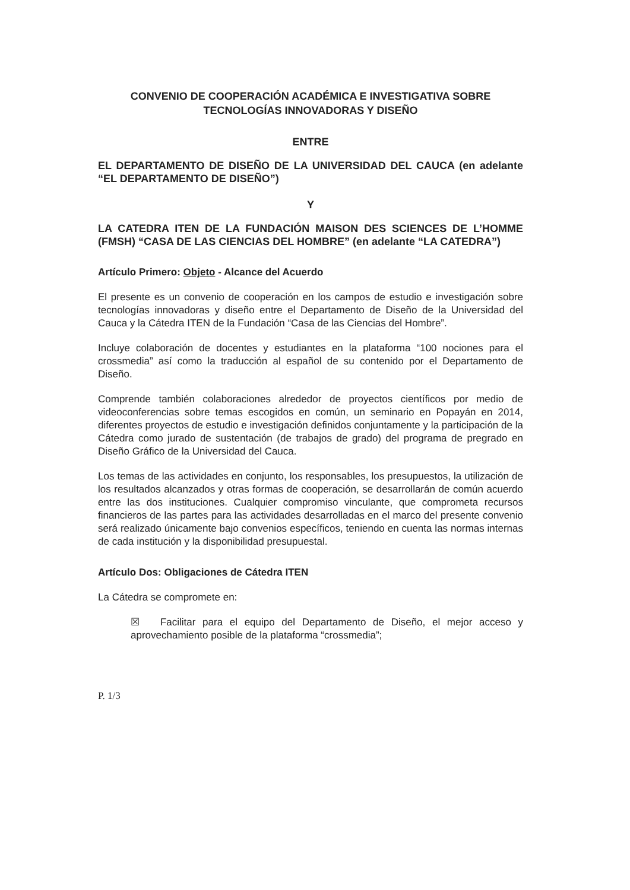CONVENIO DE COOPERACIÓN ACADÉMICA E INVESTIGATIVA SOBRE
TECNOLOGÍAS INNOVADORAS Y DISEÑO
ENTRE
EL DEPARTAMENTO DE DISEÑO DE LA UNIVERSIDAD DEL CAUCA (en adelante “EL DEPARTAMENTO DE DISEÑO”)
Y
LA CATEDRA ITEN DE LA FUNDACIÓN MAISON DES SCIENCES DE L’HOMME (FMSH) “CASA DE LAS CIENCIAS DEL HOMBRE” (en adelante “LA CATEDRA”)
Artículo Primero: Objeto - Alcance del Acuerdo
El presente es un convenio de cooperación en los campos de estudio e investigación sobre tecnologías innovadoras y diseño entre el Departamento de Diseño de la Universidad del Cauca y la Cátedra ITEN de la Fundación “Casa de las Ciencias del Hombre”.
Incluye colaboración de docentes y estudiantes en la plataforma “100 nociones para el crossmedia” así como la traducción al español de su contenido por el Departamento de Diseño.
Comprende también colaboraciones alrededor de proyectos científicos por medio de videoconferencias sobre temas escogidos en común, un seminario en Popayán en 2014, diferentes proyectos de estudio e investigación definidos conjuntamente y la participación de la Cátedra como jurado de sustentación (de trabajos de grado) del programa de pregrado en Diseño Gráfico de la Universidad del Cauca.
Los temas de las actividades en conjunto, los responsables, los presupuestos, la utilización de los resultados alcanzados y otras formas de cooperación, se desarrollarán de común acuerdo entre las dos instituciones. Cualquier compromiso vinculante, que comprometa recursos financieros de las partes para las actividades desarrolladas en el marco del presente convenio será realizado únicamente bajo convenios específicos, teniendo en cuenta las normas internas de cada institución y la disponibilidad presupuestal.
Artículo Dos: Obligaciones de Cátedra ITEN
La Cátedra se compromete en:
☒ Facilitar para el equipo del Departamento de Diseño, el mejor acceso y aprovechamiento posible de la plataforma “crossmedia”;
P. 1/3